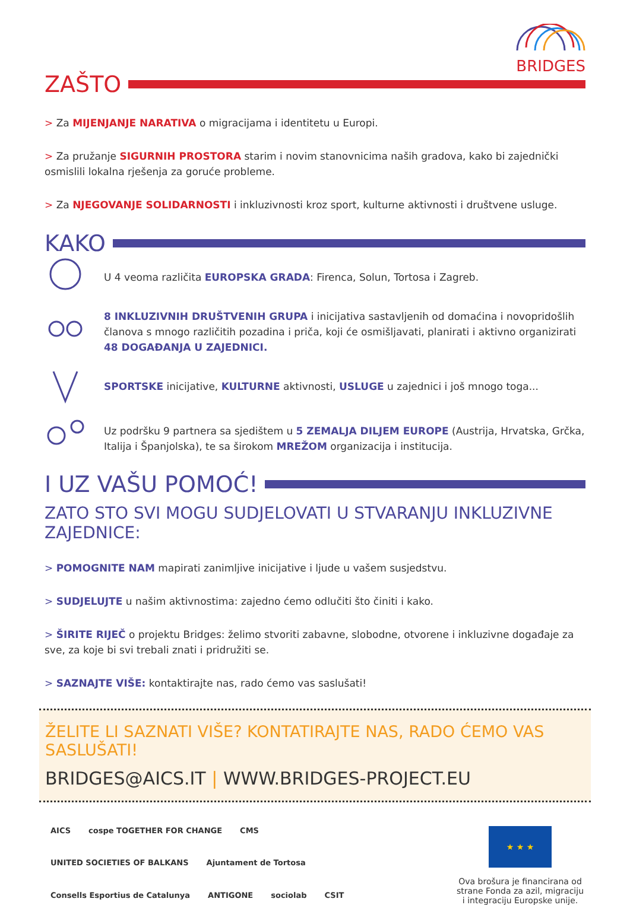BRIDGES
ZAŠTO
> Za MIJENJANJE NARATIVA o migracijama i identitetu u Europi.
> Za pružanje SIGURNIH PROSTORA starim i novim stanovnicima naših gradova, kako bi zajednički osmislili lokalna rješenja za goruće probleme.
> Za NJEGOVANJE SOLIDARNOSTI i inkluzivnosti kroz sport, kulturne aktivnosti i društvene usluge.
KAKO
U 4 veoma različita EUROPSKA GRADA: Firenca, Solun, Tortosa i Zagreb.
8 INKLUZIVNIH DRUŠTVENIH GRUPA i inicijativa sastavljenih od domaćina i novopridošlih članova s mnogo različitih pozadina i priča, koji će osmišljavati, planirati i aktivno organizirati 48 DOGAĐANJA U ZAJEDNICI.
SPORTSKE inicijative, KULTURNE aktivnosti, USLUGE u zajednici i još mnogo toga...
Uz podršku 9 partnera sa sjedištem u 5 ZEMALJA DILJEM EUROPE (Austrija, Hrvatska, Grčka, Italija i Španjolska), te sa širokom MREŽOM organizacija i institucija.
I UZ VAŠU POMOĆ!
ZATO STO SVI MOGU SUDJELOVATI U STVARANJU INKLUZIVNE ZAJEDNICE:
> POMOGNITE NAM mapirati zanimljive inicijative i ljude u vašem susjedstvu.
> SUDJELUJTE u našim aktivnostima: zajedno ćemo odlučiti što činiti i kako.
> ŠIRITE RIJEČ o projektu Bridges: želimo stvoriti zabavne, slobodne, otvorene i inkluzivne događaje za sve, za koje bi svi trebali znati i pridružiti se.
> SAZNAJTE VIŠE: kontaktirajte nas, rado ćemo vas saslušati!
ŽELITE LI SAZNATI VIŠE? KONTATIRAJTE NAS, RADO ĆEMO VAS SASLUŠATI!
BRIDGES@AICS.IT | WWW.BRIDGES-PROJECT.EU
AICS cospe TOGETHER FOR CHANGE CMS UNITED SOCIETIES OF BALKANS Ajuntament de Tortosa Consells Esportius de Catalunya ANTIGONE sociolab CSIT
★ ★ ★
Ova brošura je financirana od strane Fonda za azil, migraciju i integraciju Europske unije.